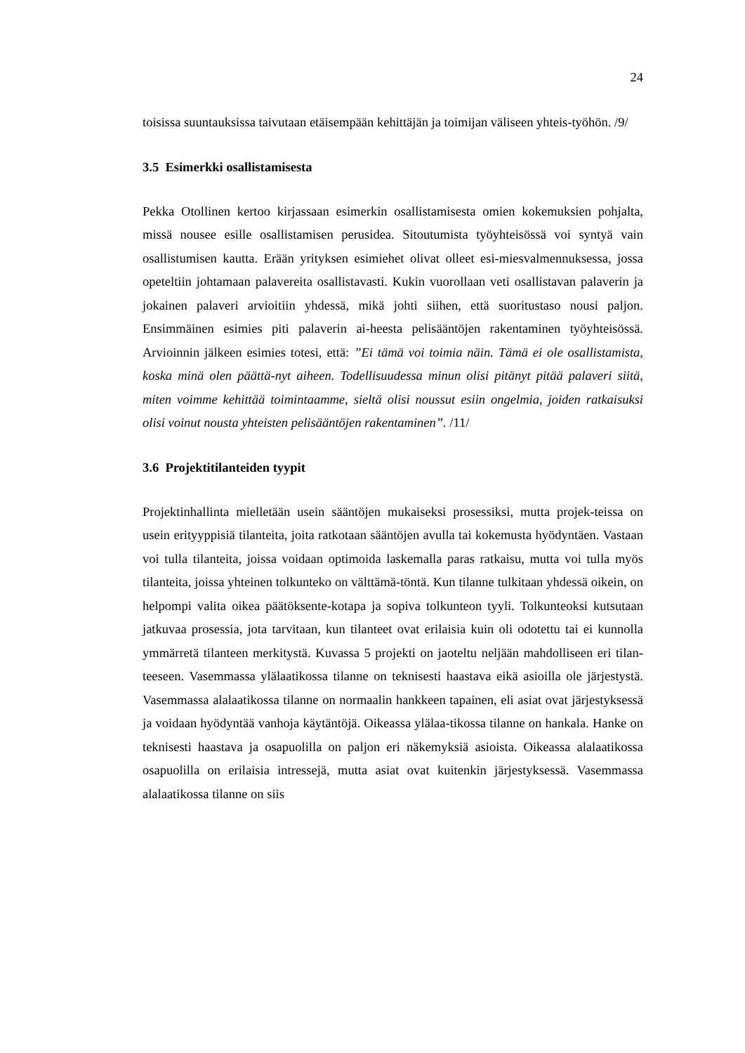24
toisissa suuntauksissa taivutaan etäisempään kehittäjän ja toimijan väliseen yhteis-työhön. /9/
3.5 Esimerkki osallistamisesta
Pekka Otollinen kertoo kirjassaan esimerkin osallistamisesta omien kokemuksien pohjalta, missä nousee esille osallistamisen perusidea. Sitoutumista työyhteisössä voi syntyä vain osallistumisen kautta. Erään yrityksen esimiehet olivat olleet esi-miesvalmennuksessa, jossa opeteltiin johtamaan palavereita osallistavasti. Kukin vuorollaan veti osallistavan palaverin ja jokainen palaveri arvioitiin yhdessä, mikä johti siihen, että suoritustaso nousi paljon. Ensimmäinen esimies piti palaverin ai-heesta pelisääntöjen rakentaminen työyhteisössä. Arvioinnin jälkeen esimies totesi, että: ”Ei tämä voi toimia näin. Tämä ei ole osallistamista, koska minä olen päättä-nyt aiheen. Todellisuudessa minun olisi pitänyt pitää palaveri siitä, miten voimme kehittää toimintaamme, sieltä olisi noussut esiin ongelmia, joiden ratkaisuksi olisi voinut nousta yhteisten pelisääntöjen rakentaminen”. /11/
3.6 Projektitilanteiden tyypit
Projektinhallinta mielletään usein sääntöjen mukaiseksi prosessiksi, mutta projek-teissa on usein erityyppisiä tilanteita, joita ratkotaan sääntöjen avulla tai kokemusta hyödyntäen. Vastaan voi tulla tilanteita, joissa voidaan optimoida laskemalla paras ratkaisu, mutta voi tulla myös tilanteita, joissa yhteinen tolkunteko on välttämä-töntä. Kun tilanne tulkitaan yhdessä oikein, on helpompi valita oikea päätöksente-kotapa ja sopiva tolkunteon tyyli. Tolkunteoksi kutsutaan jatkuvaa prosessia, jota tarvitaan, kun tilanteet ovat erilaisia kuin oli odotettu tai ei kunnolla ymmärretä tilanteen merkitystä. Kuvassa 5 projekti on jaoteltu neljään mahdolliseen eri tilan-teeseen. Vasemmassa ylälaatikossa tilanne on teknisesti haastava eikä asioilla ole järjestystä. Vasemmassa alalaatikossa tilanne on normaalin hankkeen tapainen, eli asiat ovat järjestyksessä ja voidaan hyödyntää vanhoja käytäntöjä. Oikeassa ylälaa-tikossa tilanne on hankala. Hanke on teknisesti haastava ja osapuolilla on paljon eri näkemyksiä asioista. Oikeassa alalaatikossa osapuolilla on erilaisia intressejä, mutta asiat ovat kuitenkin järjestyksessä. Vasemmassa alalaatikossa tilanne on siis